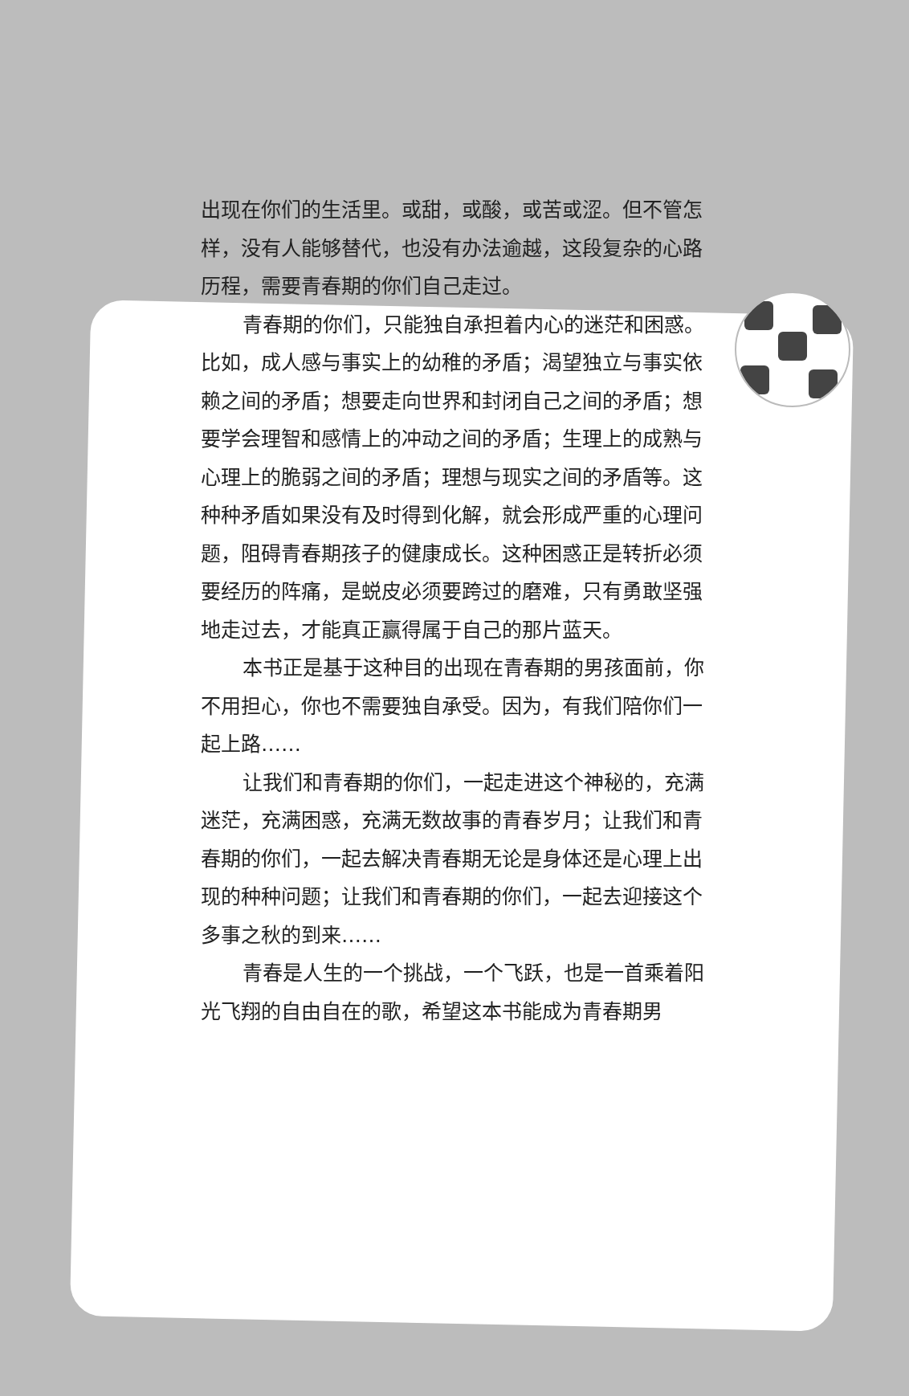出现在你们的生活里。或甜，或酸，或苦或涩。但不管怎样，没有人能够替代，也没有办法逾越，这段复杂的心路历程，需要青春期的你们自己走过。
青春期的你们，只能独自承担着内心的迷茫和困惑。比如，成人感与事实上的幼稚的矛盾；渴望独立与事实依赖之间的矛盾；想要走向世界和封闭自己之间的矛盾；想要学会理智和感情上的冲动之间的矛盾；生理上的成熟与心理上的脆弱之间的矛盾；理想与现实之间的矛盾等。这种种矛盾如果没有及时得到化解，就会形成严重的心理问题，阻碍青春期孩子的健康成长。这种困惑正是转折必须要经历的阵痛，是蜕皮必须要跨过的磨难，只有勇敢坚强地走过去，才能真正赢得属于自己的那片蓝天。
本书正是基于这种目的出现在青春期的男孩面前，你不用担心，你也不需要独自承受。因为，有我们陪你们一起上路……
让我们和青春期的你们，一起走进这个神秘的，充满迷茫，充满困惑，充满无数故事的青春岁月；让我们和青春期的你们，一起去解决青春期无论是身体还是心理上出现的种种问题；让我们和青春期的你们，一起去迎接这个多事之秋的到来……
青春是人生的一个挑战，一个飞跃，也是一首乘着阳光飞翔的自由自在的歌，希望这本书能成为青春期男